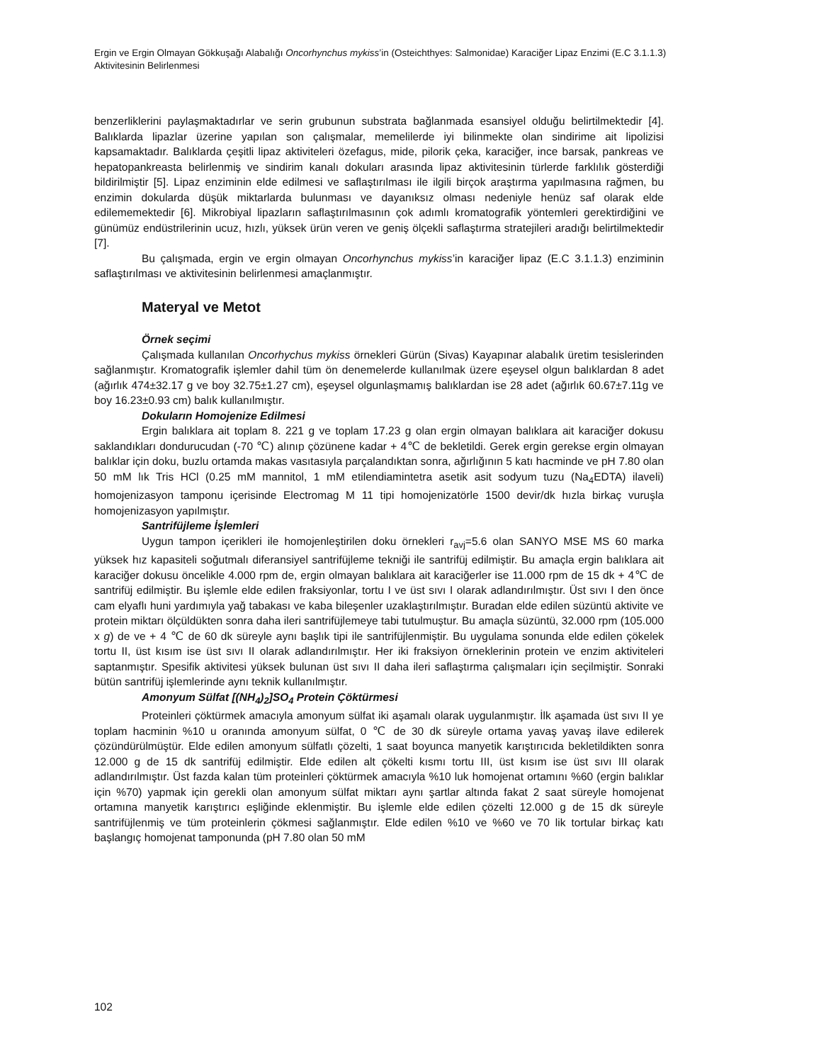Ergin ve Ergin Olmayan Gökkuşağı Alabalığı Oncorhynchus mykiss’in (Osteichthyes: Salmonidae) Karaciğer Lipaz Enzimi (E.C 3.1.1.3) Aktivitesinin Belirlenmesi
benzerliklerini paylaşmaktadırlar ve serin grubunun substrata bağlanmada esansiyel olduğu belirtilmektedir [4]. Balıklarda lipazlar üzerine yapılan son çalışmalar, memelilerde iyi bilinmekte olan sindirime ait lipolizisi kapsamaktadır. Balıklarda çeşitli lipaz aktiviteleri özefagus, mide, pilorik çeka, karaciğer, ince barsak, pankreas ve hepatopankreasta belirlenmiş ve sindirim kanalı dokuları arasında lipaz aktivitesinin türlerde farklılık gösterdiği bildirilmiştir [5]. Lipaz enziminin elde edilmesi ve saflaştırılması ile ilgili birçok araştırma yapılmasına rağmen, bu enzimin dokularda düşük miktarlarda bulunması ve dayanıksız olması nedeniyle henüz saf olarak elde edilememektedir [6]. Mikrobiyal lipazların saflaştırılmasının çok adımlı kromatografik yöntemleri gerektirdiğini ve günümüz endüstrilerinin ucuz, hızlı, yüksek ürün veren ve geniş ölçekli saflaştırma stratejileri aradığı belirtilmektedir [7].
Bu çalışmada, ergin ve ergin olmayan Oncorhynchus mykiss’in karaciğer lipaz (E.C 3.1.1.3) enziminin saflaştırılması ve aktivitesinin belirlenmesi amaçlanmıştır.
Materyal ve Metot
Örnek seçimi
Çalışmada kullanılan Oncorhychus mykiss örnekleri Gürün (Sivas) Kayapınar alabalık üretim tesislerinden sağlanmıştır. Kromatografik işlemler dahil tüm ön denemelerde kullanılmak üzere eşeysel olgun balıklardan 8 adet (ağırlık 474±32.17 g ve boy 32.75±1.27 cm), eşeysel olgunlaşmamış balıklardan ise 28 adet (ağırlık 60.67±7.11g ve boy 16.23±0.93 cm) balık kullanılmıştır.
Dokuların Homojenize Edilmesi
Ergin balıklara ait toplam 8. 221 g ve toplam 17.23 g olan ergin olmayan balıklara ait karaciğer dokusu saklandıkları dondurucudan (-70 ℃) alınıp çözünene kadar + 4℃ de bekletildi. Gerek ergin gerekse ergin olmayan balıklar için doku, buzlu ortamda makas vasıtasıyla parçalandıktan sonra, ağırlığının 5 katı hacminde ve pH 7.80 olan 50 mM lık Tris HCl (0.25 mM mannitol, 1 mM etilendiamintetra asetik asit sodyum tuzu (Na<sub>4</sub>EDTA) ilaveli) homojenizasyon tamponu içerisinde Electromag M 11 tipi homojenizatörle 1500 devir/dk hızla birkaç vuruşla homojenizasyon yapılmıştır.
Santrifüjleme İşlemleri
Uygun tampon içerikleri ile homojenleştirilen doku örnekleri r<sub>avj</sub>=5.6 olan SANYO MSE MS 60 marka yüksek hız kapasiteli soğutmalı diferansiyel santrifüjleme tekniği ile santrifüj edilmiştir. Bu amaçla ergin balıklara ait karaciğer dokusu öncelikle 4.000 rpm de, ergin olmayan balıklara ait karaciğerler ise 11.000 rpm de 15 dk + 4℃ de santrifüj edilmiştir. Bu işlemle elde edilen fraksiyonlar, tortu I ve üst sıvı I olarak adlandırılmıştır. Üst sıvı I den önce cam elyaflı huni yardımıyla yağ tabakası ve kaba bileşenler uzaklaştırılmıştır. Buradan elde edilen süzüntü aktivite ve protein miktarı ölçüldükten sonra daha ileri santrifüjlemeye tabi tutulmuştur. Bu amaçla süzüntü, 32.000 rpm (105.000 x g) de ve + 4 ℃ de 60 dk süreyle aynı başlık tipi ile santrifüjlenmiştir. Bu uygulama sonunda elde edilen çökelek tortu II, üst kısım ise üst sıvı II olarak adlandırılmıştır. Her iki fraksiyon örneklerinin protein ve enzim aktiviteleri saptanmıştır. Spesifik aktivitesi yüksek bulunan üst sıvı II daha ileri saflaştırma çalışmaları için seçilmiştir. Sonraki bütün santrifüj işlemlerinde aynı teknik kullanılmıştır.
Amonyum Sülfat [(NH<sub>4</sub>)<sub>2</sub>]SO<sub>4</sub> Protein Çöktürmesi
Proteinleri çöktürmek amacıyla amonyum sülfat iki aşamalı olarak uygulanmıştır. İlk aşamada üst sıvı II ye toplam hacminin %10 u oranında amonyum sülfat, 0 ℃ de 30 dk süreyle ortama yavaş yavaş ilave edilerek çözündürülmüştür. Elde edilen amonyum sülfatlı çözelti, 1 saat boyunca manyetik karıştırıcıda bekletildikten sonra 12.000 g de 15 dk santrifüj edilmiştir. Elde edilen alt çökelti kısmı tortu III, üst kısım ise üst sıvı III olarak adlandırılmıştır. Üst fazda kalan tüm proteinleri çöktürmek amacıyla %10 luk homojenat ortamını %60 (ergin balıklar için %70) yapmak için gerekli olan amonyum sülfat miktarı aynı şartlar altında fakat 2 saat süreyle homojenat ortamına manyetik karıştırıcı eşliğinde eklenmiştir. Bu işlemle elde edilen çözelti 12.000 g de 15 dk süreyle santrifüjlenmiş ve tüm proteinlerin çökmesi sağlanmıştır. Elde edilen %10 ve %60 ve 70 lik tortular birkaç katı başlangıç homojenat tamponunda (pH 7.80 olan 50 mM
102